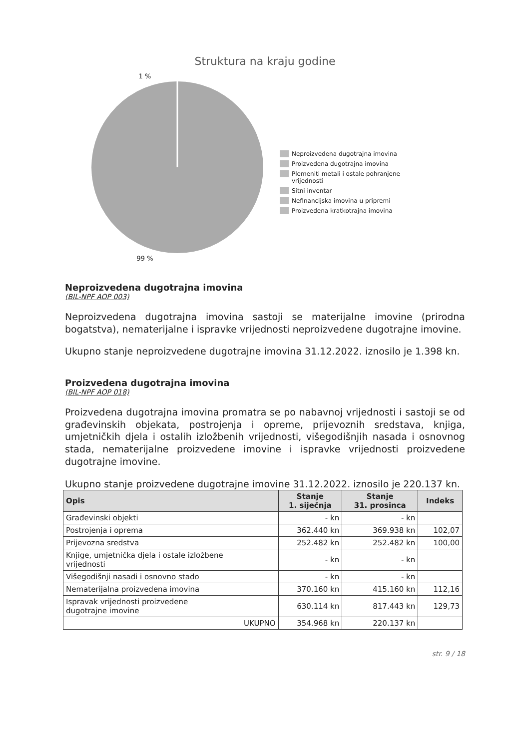Struktura na kraju godine
1 %
99 %
Neproizvedena dugotrajna imovina
Proizvedena dugotrajna imovina
Plemeniti metali i ostale pohranjene
vrijednosti
Sitni inventar
Nefinancijska imovina u pripremi
Proizvedena kratkotrajna imovina
Neproizvedena dugotrajna imovina
(BIL-NPF AOP 003)
Neproizvedena dugotrajna imovina sastoji se materijalne imovine (prirodna bogatstva), nematerijalne i ispravke vrijednosti neproizvedene dugotrajne imovine.
Ukupno stanje neproizvedene dugotrajne imovina 31.12.2022. iznosilo je 1.398 kn.
Proizvedena dugotrajna imovina
(BIL-NPF AOP 018)
Proizvedena dugotrajna imovina promatra se po nabavnoj vrijednosti i sastoji se od građevinskih objekata, postrojenja i opreme, prijevoznih sredstava, knjiga, umjetničkih djela i ostalih izložbenih vrijednosti, višegodišnjih nasada i osnovnog stada, nematerijalne proizvedene imovine i ispravke vrijednosti proizvedene dugotrajne imovine.
Ukupno stanje proizvedene dugotrajne imovine 31.12.2022. iznosilo je 220.137 kn.
| Opis | Stanje 1. siječnja | Stanje 31. prosinca | Indeks |
| --- | --- | --- | --- |
| Građevinski objekti | - kn | - kn | |
| Postrojenja i oprema | 362.440 kn | 369.938 kn | 102,07 |
| Prijevozna sredstva | 252.482 kn | 252.482 kn | 100,00 |
| Knjige, umjetnička djela i ostale izložbene vrijednosti | - kn | - kn | |
| Višegodišnji nasadi i osnovno stado | - kn | - kn | |
| Nematerijalna proizvedena imovina | 370.160 kn | 415.160 kn | 112,16 |
| Ispravak vrijednosti proizvedene dugotrajne imovine | 630.114 kn | 817.443 kn | 129,73 |
| UKUPNO | 354.968 kn | 220.137 kn | |
str. 9 / 18